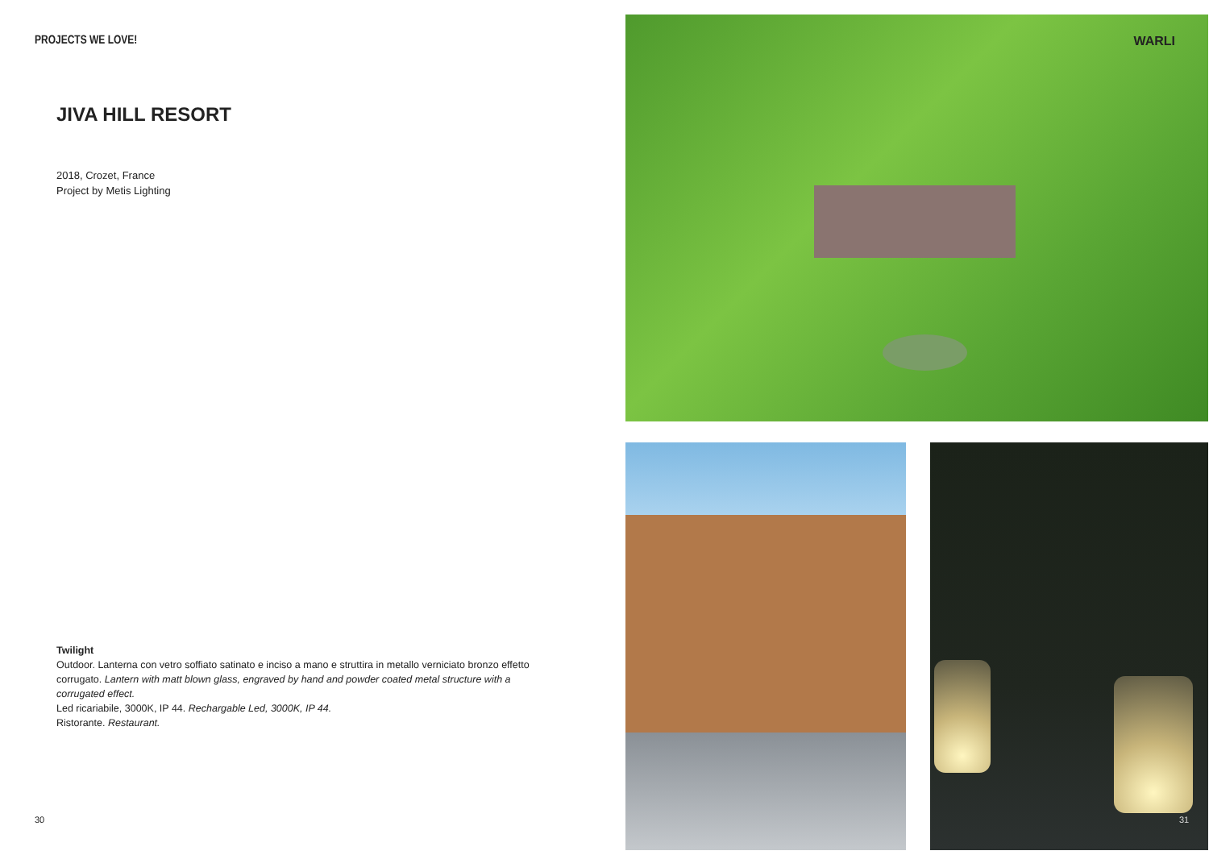PROJECTS WE LOVE!
JIVA HILL RESORT
2018, Crozet, France
Project by Metis Lighting
Twilight
Outdoor. Lanterna con vetro soffiato satinato e inciso a mano e struttira in metallo verniciato bronzo effetto corrugato. Lantern with matt blown glass, engraved by hand and powder coated metal structure with a corrugated effect.
Led ricariabile, 3000K, IP 44. Rechargable Led, 3000K, IP 44.
Ristorante. Restaurant.
30
WARLI
31